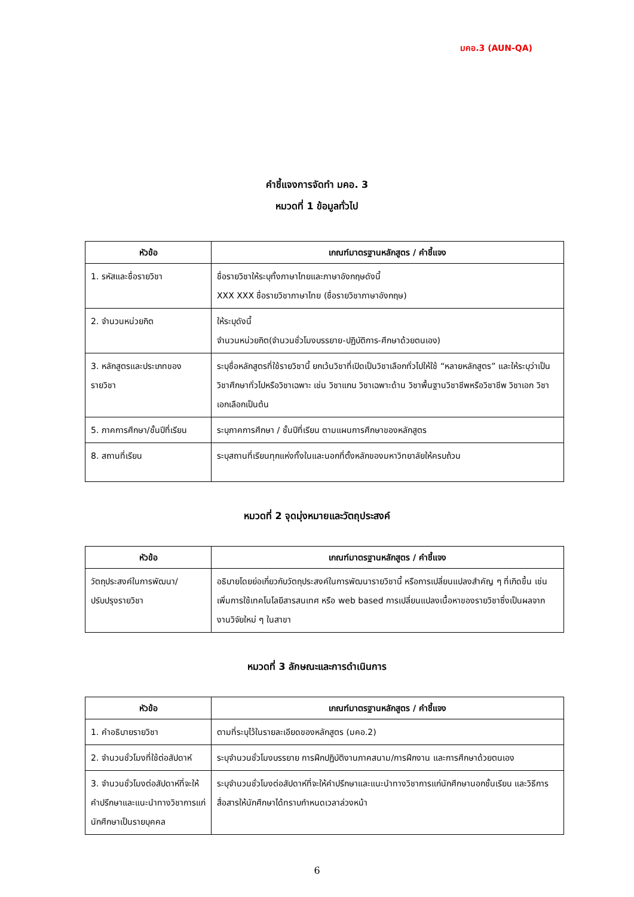มคอ.3 (AUN-QA)
คำชี้แจงการจัดทำ มคอ. 3
หมวดที่ 1 ข้อมูลทั่วไป
| หัวข้อ | เกณฑ์มาตรฐานหลักสูตร / คำชี้แจง |
| --- | --- |
| 1. รหัสและชื่อรายวิชา | ชื่อรายวิชาให้ระบุทั้งภาษาไทยและภาษาอังกฤษดังนี้ XXX XXX ชื่อรายวิชาภาษาไทย (ชื่อรายวิชาภาษาอังกฤษ) |
| 2. จำนวนหน่วยกิต | ให้ระบุดังนี้ จำนวนหน่วยกิต(จำนวนชั่วโมงบรรยาย-ปฏิบัติการ-ศึกษาด้วยตนเอง) |
| 3. หลักสูตรและประเภทของรายวิชา | ระบุชื่อหลักสูตรที่ใช้รายวิชานี้ ยกเว้นวิชาที่เปิดเป็นวิชาเลือกทั่วไปให้ใช้ “หลายหลักสูตร” และให้ระบุว่าเป็นวิชาศึกษาทั่วไปหรือวิชาเฉพาะ เช่น วิชาแกน วิชาเฉพาะด้าน วิชาพื้นฐานวิชาชีพหรือวิชาชีพ วิชาเอก วิชาเอกเลือกเป็นต้น |
| 5. ภาคการศึกษา/ชั้นปีที่เรียน | ระบุภาคการศึกษา / ชั้นปีที่เรียน ตามแผนการศึกษาของหลักสูตร |
| 8. สถานที่เรียน | ระบุสถานที่เรียนทุกแห่งทั้งในและนอกที่ตั้งหลักของมหาวิทยาลัยให้ครบถ้วน |
หมวดที่ 2 จุดมุ่งหมายและวัตถุประสงค์
| หัวข้อ | เกณฑ์มาตรฐานหลักสูตร / คำชี้แจง |
| --- | --- |
| วัตถุประสงค์ในการพัฒนา/ ปรับปรุงรายวิชา | อธิบายโดยย่อเกี่ยวกับวัตถุประสงค์ในการพัฒนารายวิชานี้ หรือการเปลี่ยนแปลงสำคัญ ๆ ที่เกิดขึ้น เช่น เพิ่มการใช้เทคโนโลยีสารสนเทศ หรือ web based การเปลี่ยนแปลงเนื้อหาของรายวิชาซึ่งเป็นผลจากงานวิจัยใหม่ ๆ ในสาขา |
หมวดที่ 3 ลักษณะและการดำเนินการ
| หัวข้อ | เกณฑ์มาตรฐานหลักสูตร / คำชี้แจง |
| --- | --- |
| 1. คำอธิบายรายวิชา | ตามที่ระบุไว้ในรายละเอียดของหลักสูตร (มคอ.2) |
| 2. จำนวนชั่วโมงที่ใช้ต่อสัปดาห์ | ระบุจำนวนชั่วโมงบรรยาย การฝึกปฏิบัติงานภาคสนาม/การฝึกงาน และการศึกษาด้วยตนเอง |
| 3. จำนวนชั่วโมงต่อสัปดาห์ที่จะให้คำปรึกษาและแนะนำทางวิชาการแก่นักศึกษาเป็นรายบุคคล | ระบุจำนวนชั่วโมงต่อสัปดาห์ที่จะให้คำปรึกษาและแนะนำทางวิชาการแก่นักศึกษานอกชั้นเรียน และวิธีการสื่อสารให้นักศึกษาได้ทราบกำหนดเวลาล่วงหน้า |
6